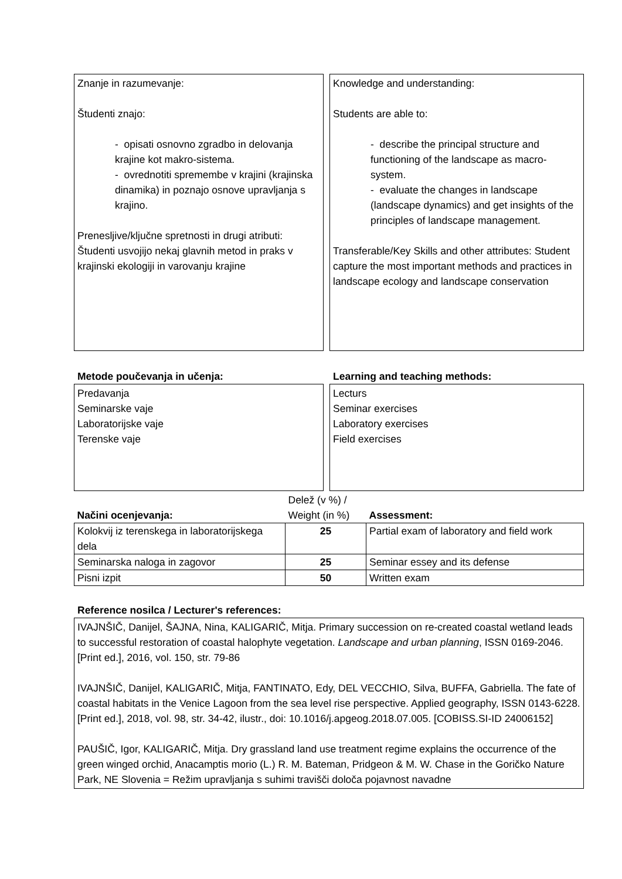Znanje in razumevanje:
Študenti znajo:
- opisati osnovno zgradbo in delovanja krajine kot makro-sistema.
- ovrednotiti spremembe v krajini (krajinska dinamika) in poznajo osnove upravljanja s krajino.
Prenesljive/ključne spretnosti in drugi atributi: Študenti usvojijo nekaj glavnih metod in praks v krajinski ekologiji in varovanju krajine
Knowledge and understanding:
Students are able to:
- describe the principal structure and functioning of the landscape as macro-system.
- evaluate the changes in landscape (landscape dynamics) and get insights of the principles of landscape management.
Transferable/Key Skills and other attributes: Student capture the most important methods and practices in landscape ecology and landscape conservation
Metode poučevanja in učenja:
Predavanja
Seminarske vaje
Laboratorijske vaje
Terenske vaje
Learning and teaching methods:
Lecturs
Seminar exercises
Laboratory exercises
Field exercises
| Načini ocenjevanja: | Delež (v %) / Weight (in %) | Assessment: |
| Kolokvij iz terenskega in laboratorijskega dela | 25 | Partial exam of laboratory and field work |
| Seminarska naloga in zagovor | 25 | Seminar essey and its defense |
| Pisni izpit | 50 | Written exam |
Reference nosilca / Lecturer's references:
IVAJNŠIČ, Danijel, ŠAJNA, Nina, KALIGARIČ, Mitja. Primary succession on re-created coastal wetland leads to successful restoration of coastal halophyte vegetation. Landscape and urban planning, ISSN 0169-2046. [Print ed.], 2016, vol. 150, str. 79-86
IVAJNŠIČ, Danijel, KALIGARIČ, Mitja, FANTINATO, Edy, DEL VECCHIO, Silva, BUFFA, Gabriella. The fate of coastal habitats in the Venice Lagoon from the sea level rise perspective. Applied geography, ISSN 0143-6228. [Print ed.], 2018, vol. 98, str. 34-42, ilustr., doi: 10.1016/j.apgeog.2018.07.005. [COBISS.SI-ID 24006152]
PAUŠIČ, Igor, KALIGARIČ, Mitja. Dry grassland land use treatment regime explains the occurrence of the green winged orchid, Anacamptis morio (L.) R. M. Bateman, Pridgeon & M. W. Chase in the Goričko Nature Park, NE Slovenia = Režim upravljanja s suhimi travišči določa pojavnost navadne